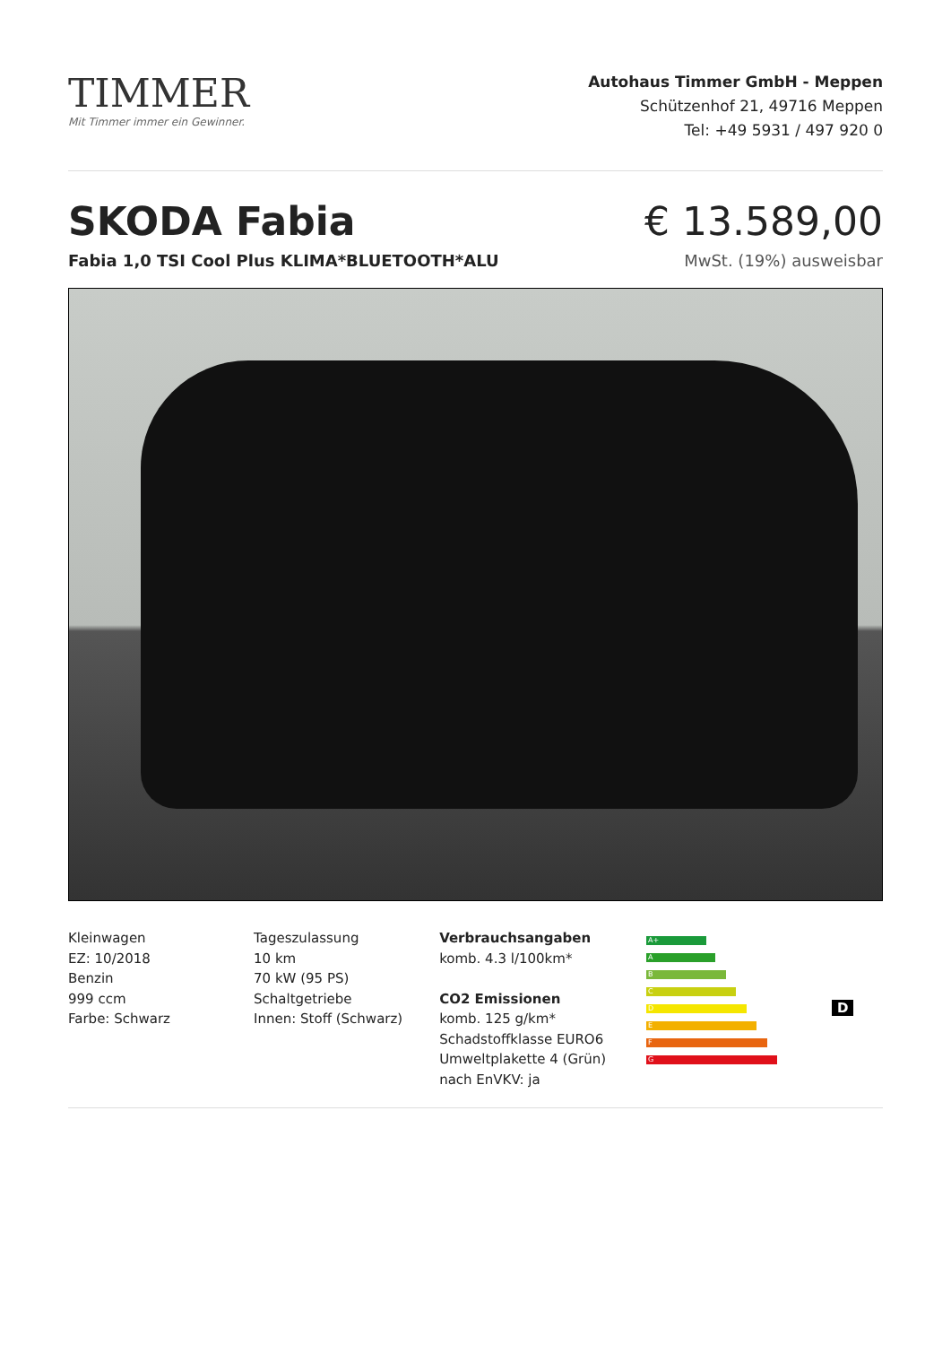TIMMER
Mit Timmer immer ein Gewinner.
Autohaus Timmer GmbH - Meppen
Schützenhof 21, 49716 Meppen
Tel: +49 5931 / 497 920 0
SKODA Fabia € 13.589,00
Fabia 1,0 TSI Cool Plus KLIMA*BLUETOOTH*ALU MwSt. (19%) ausweisbar
Kleinwagen
EZ: 10/2018
Benzin
999 ccm
Farbe: Schwarz
Tageszulassung
10 km
70 kW (95 PS)
Schaltgetriebe
Innen: Stoff (Schwarz)
Verbrauchsangaben
komb. 4.3 l/100km*
CO2 Emissionen
komb. 125 g/km*
Schadstoffklasse EURO6
Umweltplakette 4 (Grün)
nach EnVKV: ja
A+
A
B
C
D
E
F
G
D